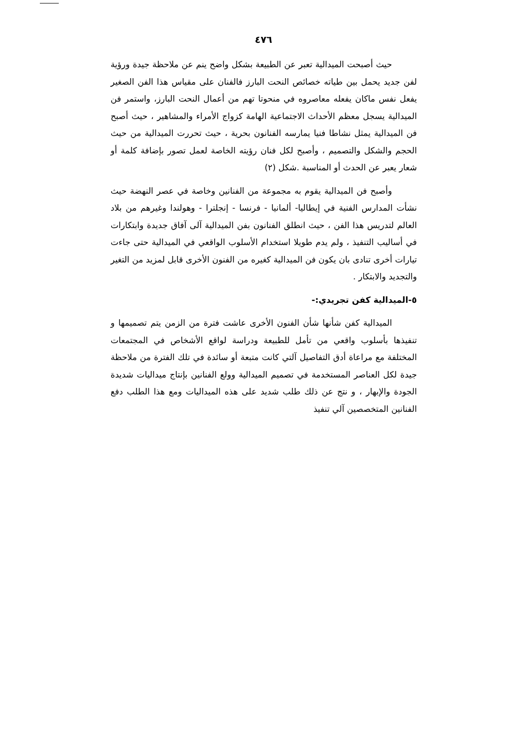٤٧٦
حيث أصبحت الميدالية تعبر عن الطبيعة بشكل واضح ينم عن ملاحظة جيدة ورؤية لفن جديد يحمل بين طياته خصائص النحت البارز فالفنان على مقياس هذا الفن الصغير يفعل نفس ماكان يفعله معاصروه في منحوتا تهم من أعمال النحت البارز، واستمر فن الميدالية يسجل معظم الأحداث الاجتماعية الهامة كزواج الأمراء والمشاهير ، حيث أصبح فن الميدالية يمثل نشاطا فنيا يمارسه الفنانون بحرية ، حيث تحررت الميدالية من حيث الحجم والشكل والتصميم ، وأصبح لكل فنان رؤيته الخاصة لعمل تصور بإضافة كلمة أو شعار يعبر عن الحدث أو المناسبة .شكل (٢)
وأصبح فن الميدالية يقوم به مجموعة من الفنانين وخاصة في عصر النهضة حيث نشأت المدارس الفنية في إيطاليا- ألمانيا - فرنسا - إنجلترا - وهولندا وغيرهم من بلاد العالم لتدريس هذا الفن ، حيث انطلق الفنانون بفن الميدالية آلى آفاق جديدة وابتكارات في أساليب التنفيذ ، ولم يدم طويلا استخدام الأسلوب الواقعي في الميدالية حتى جاءت تيارات أخرى تنادى بان يكون فن الميدالية كغيره من الفنون الأخرى قابل لمزيد من التغير والتجديد والابتكار .
٥-الميدالية كفن تجريدي:-
الميدالية كفن شأنها شأن الفنون الأخرى عاشت فترة من الزمن يتم تصميمها و تنفيذها بأسلوب واقعي من تأمل للطبيعة ودراسة لواقع الأشخاص في المجتمعات المختلفة مع مراعاة أدق التفاصيل آلتي كانت متبعة أو سائدة في تلك الفترة من ملاحظة جيدة لكل العناصر المستخدمة في تصميم الميدالية وولع الفنانين بإنتاج ميداليات شديدة الجودة والإبهار ، و نتج عن ذلك طلب شديد على هذه الميداليات ومع هذا الطلب دفع الفنانين المتخصصين آلي تنفيذ